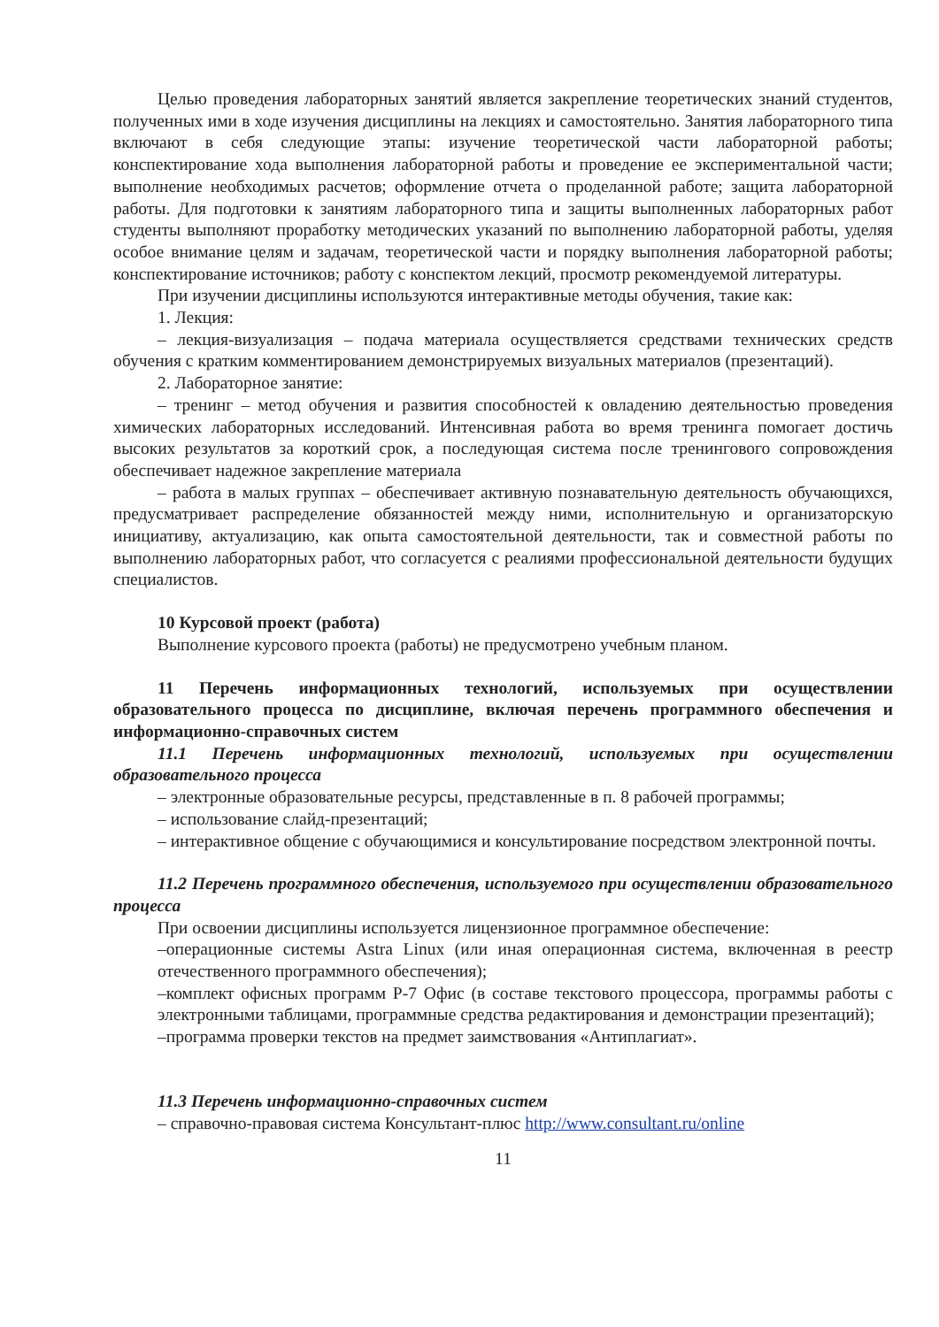Целью проведения лабораторных занятий является закрепление теоретических знаний студентов, полученных ими в ходе изучения дисциплины на лекциях и самостоятельно. Занятия лабораторного типа включают в себя следующие этапы: изучение теоретической части лабораторной работы; конспектирование хода выполнения лабораторной работы и проведение ее экспериментальной части; выполнение необходимых расчетов; оформление отчета о проделанной работе; защита лабораторной работы. Для подготовки к занятиям лабораторного типа и защиты выполненных лабораторных работ студенты выполняют проработку методических указаний по выполнению лабораторной работы, уделяя особое внимание целям и задачам, теоретической части и порядку выполнения лабораторной работы; конспектирование источников; работу с конспектом лекций, просмотр рекомендуемой литературы.
При изучении дисциплины используются интерактивные методы обучения, такие как:
1. Лекция:
– лекция-визуализация – подача материала осуществляется средствами технических средств обучения с кратким комментированием демонстрируемых визуальных материалов (презентаций).
2. Лабораторное занятие:
– тренинг – метод обучения и развития способностей к овладению деятельностью проведения химических лабораторных исследований. Интенсивная работа во время тренинга помогает достичь высоких результатов за короткий срок, а последующая система после тренингового сопровождения обеспечивает надежное закрепление материала
– работа в малых группах – обеспечивает активную познавательную деятельность обучающихся, предусматривает распределение обязанностей между ними, исполнительную и организаторскую инициативу, актуализацию, как опыта самостоятельной деятельности, так и совместной работы по выполнению лабораторных работ, что согласуется с реалиями профессиональной деятельности будущих специалистов.
10 Курсовой проект (работа)
Выполнение курсового проекта (работы) не предусмотрено учебным планом.
11 Перечень информационных технологий, используемых при осуществлении образовательного процесса по дисциплине, включая перечень программного обеспечения и информационно-справочных систем
11.1 Перечень информационных технологий, используемых при осуществлении образовательного процесса
– электронные образовательные ресурсы, представленные в п. 8 рабочей программы;
– использование слайд-презентаций;
– интерактивное общение с обучающимися и консультирование посредством электронной почты.
11.2 Перечень программного обеспечения, используемого при осуществлении образовательного процесса
При освоении дисциплины используется лицензионное программное обеспечение:
–операционные системы Astra Linux (или иная операционная система, включенная в реестр отечественного программного обеспечения);
–комплект офисных программ Р-7 Офис (в составе текстового процессора, программы работы с электронными таблицами, программные средства редактирования и демонстрации презентаций);
–программа проверки текстов на предмет заимствования «Антиплагиат».
11.3 Перечень информационно-справочных систем
– справочно-правовая система Консультант-плюс http://www.consultant.ru/online
11